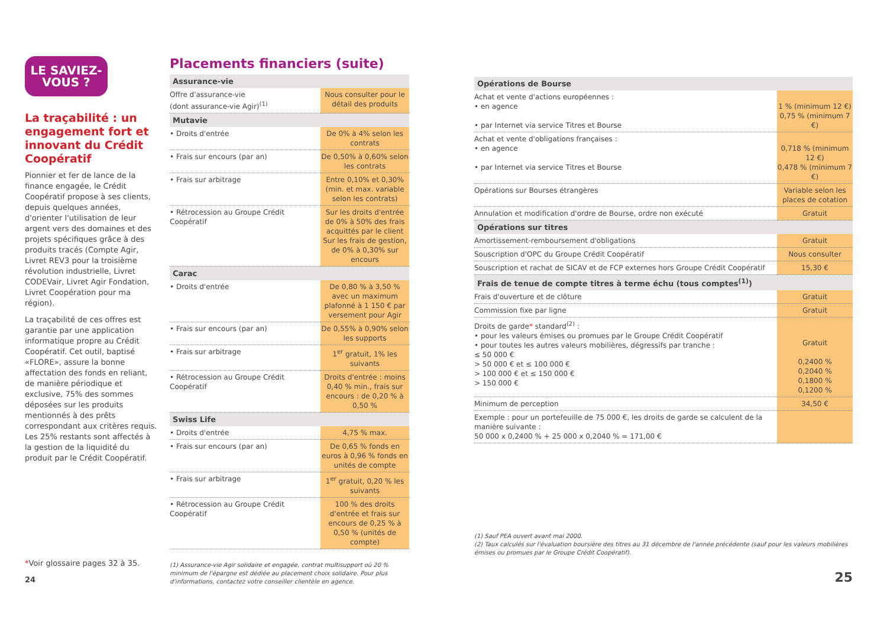LE SAVIEZ-
VOUS ?
La traçabilité : un engagement fort et innovant du Crédit Coopératif
Pionnier et fer de lance de la finance engagée, le Crédit Coopératif propose à ses clients, depuis quelques années, d'orienter l'utilisation de leur argent vers des domaines et des projets spécifiques grâce à des produits tracés (Compte Agir, Livret REV3 pour la troisième révolution industrielle, Livret CODEVair, Livret Agir Fondation, Livret Coopération pour ma région).
La traçabilité de ces offres est garantie par une application informatique propre au Crédit Coopératif. Cet outil, baptisé «FLORE», assure la bonne affectation des fonds en reliant, de manière périodique et exclusive, 75% des sommes déposées sur les produits mentionnés à des prêts correspondant aux critères requis. Les 25% restants sont affectés à la gestion de la liquidité du produit par le Crédit Coopératif.
*Voir glossaire pages 32 à 35.
24
Placements financiers (suite)
| Assurance-vie | |
| --- | --- |
| Offre d'assurance-vie (dont assurance-vie Agir)<sup>(1)</sup> | Nous consulter pour le détail des produits |
| Mutavie | |
| • Droits d'entrée | De 0% à 4% selon les contrats |
| • Frais sur encours (par an) | De 0,50% à 0,60% selon les contrats |
| • Frais sur arbitrage | Entre 0,10% et 0,30% (min. et max. variable selon les contrats) |
| • Rétrocession au Groupe Crédit Coopératif | Sur les droits d'entrée de 0% à 50% des frais acquittés par le client Sur les frais de gestion, de 0% à 0,30% sur encours |
| Carac | |
| • Droits d'entrée | De 0,80 % à 3,50 % avec un maximum plafonné à 1 150 € par versement pour Agir |
| • Frais sur encours (par an) | De 0,55% à 0,90% selon les supports |
| • Frais sur arbitrage | 1<sup>er</sup> gratuit, 1% les suivants |
| • Rétrocession au Groupe Crédit Coopératif | Droits d'entrée : moins 0,40 % min., frais sur encours : de 0,20 % à 0,50 % |
| Swiss Life | |
| • Droits d'entrée | 4,75 % max. |
| • Frais sur encours (par an) | De 0,65 % fonds en euros à 0,96 % fonds en unités de compte |
| • Frais sur arbitrage | 1<sup>er</sup> gratuit, 0,20 % les suivants |
| • Rétrocession au Groupe Crédit Coopératif | 100 % des droits d'entrée et frais sur encours de 0,25 % à 0,50 % (unités de compte) |
(1) Assurance-vie Agir solidaire et engagée, contrat multisupport où 20 % minimum de l'épargne est dédiée au placement choix solidaire. Pour plus d'informations, contactez votre conseiller clientèle en agence.
| Opérations de Bourse | |
| --- | --- |
| Achat et vente d'actions européennes : • en agence • par Internet via service Titres et Bourse | 1 % (minimum 12 €) 0,75 % (minimum 7 €) |
| Achat et vente d'obligations françaises : • en agence • par Internet via service Titres et Bourse | 0,718 % (minimum 12 €) 0,478 % (minimum 7 €) |
| Opérations sur Bourses étrangères | Variable selon les places de cotation |
| Annulation et modification d'ordre de Bourse, ordre non exécuté | Gratuit |
| Opérations sur titres | |
| Amortissement-remboursement d'obligations | Gratuit |
| Souscription d'OPC du Groupe Crédit Coopératif | Nous consulter |
| Souscription et rachat de SICAV et de FCP externes hors Groupe Crédit Coopératif | 15,30 € |
| Frais de tenue de compte titres à terme échu (tous comptes<sup>(1)</sup>) | |
| Frais d'ouverture et de clôture | Gratuit |
| Commission fixe par ligne | Gratuit |
| Droits de garde * standard<sup>(2)</sup> : • pour les valeurs émises ou promues par le Groupe Crédit Coopératif • pour toutes les autres valeurs mobilières, dégressifs par tranche : ≤ 50 000 € > 50 000 € et ≤ 100 000 € > 100 000 € et ≤ 150 000 € > 150 000 € | Gratuit 0,2400 % 0,2040 % 0,1800 % 0,1200 % |
| Minimum de perception | 34,50 € |
| Exemple : pour un portefeuille de 75 000 €, les droits de garde se calculent de la manière suivante : 50 000 x 0,2400 % + 25 000 x 0,2040 % = 171,00 € | |
(1) Sauf PEA ouvert avant mai 2000.
(2) Taux calculés sur l'évaluation boursière des titres au 31 décembre de l'année précédente (sauf pour les valeurs mobilières émises ou promues par le Groupe Crédit Coopératif).
25